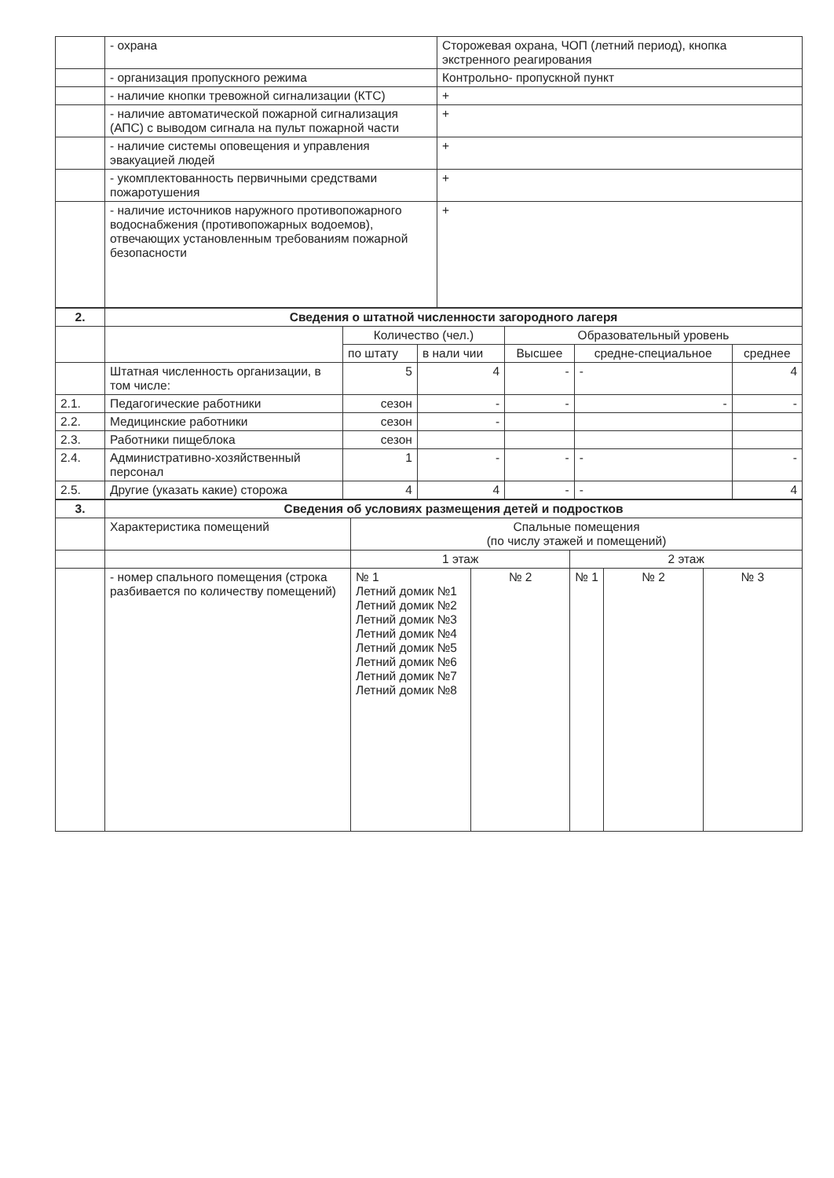| | - охрана | Сторожевая охрана, ЧОП (летний период), кнопка экстренного реагирования |
| | - организация пропускного режима | Контрольно- пропускной пункт |
| | - наличие кнопки тревожной сигнализации (КТС) | + |
| | - наличие автоматической пожарной сигнализация (АПС) с выводом сигнала на пульт пожарной части | + |
| | - наличие системы оповещения и управления эвакуацией людей | + |
| | - укомплектованность первичными средствами пожаротушения | + |
| | - наличие источников наружного противопожарного водоснабжения (противопожарных водоемов), отвечающих установленным требованиям пожарной безопасности | + |
| 2. | Сведения о штатной численности загородного лагеря | | | | | |
| --- | --- | --- | --- | --- | --- | --- |
| | | Количество (чел.) | | Образовательный уровень | | |
| | | по штату | в нали чии | Высшее | средне-специальное | среднее |
| | Штатная численность организации, в том числе: | 5 | 4 | - | - | 4 |
| 2.1. | Педагогические работники | сезон | - | - | - | - |
| 2.2. | Медицинские работники | сезон | - | | | |
| 2.3. | Работники пищеблока | сезон | | | | |
| 2.4. | Административно-хозяйственный персонал | 1 | - | - | - | - |
| 2.5. | Другие (указать какие) сторожа | 4 | 4 | - | - | 4 |
| 3. | Сведения об условиях размещения детей и подростков | | | | | |
| --- | --- | --- | --- | --- | --- | --- |
| | Характеристика помещений | Спальные помещения (по числу этажей и помещений) | | | | |
| | | 1 этаж | | 2 этаж | | |
| | - номер спального помещения (строка разбивается по количеству помещений) | № 1 Летний домик №1 Летний домик №2 Летний домик №3 Летний домик №4 Летний домик №5 Летний домик №6 Летний домик №7 Летний домик №8 | № 2 | № 1 | № 2 | № 3 |